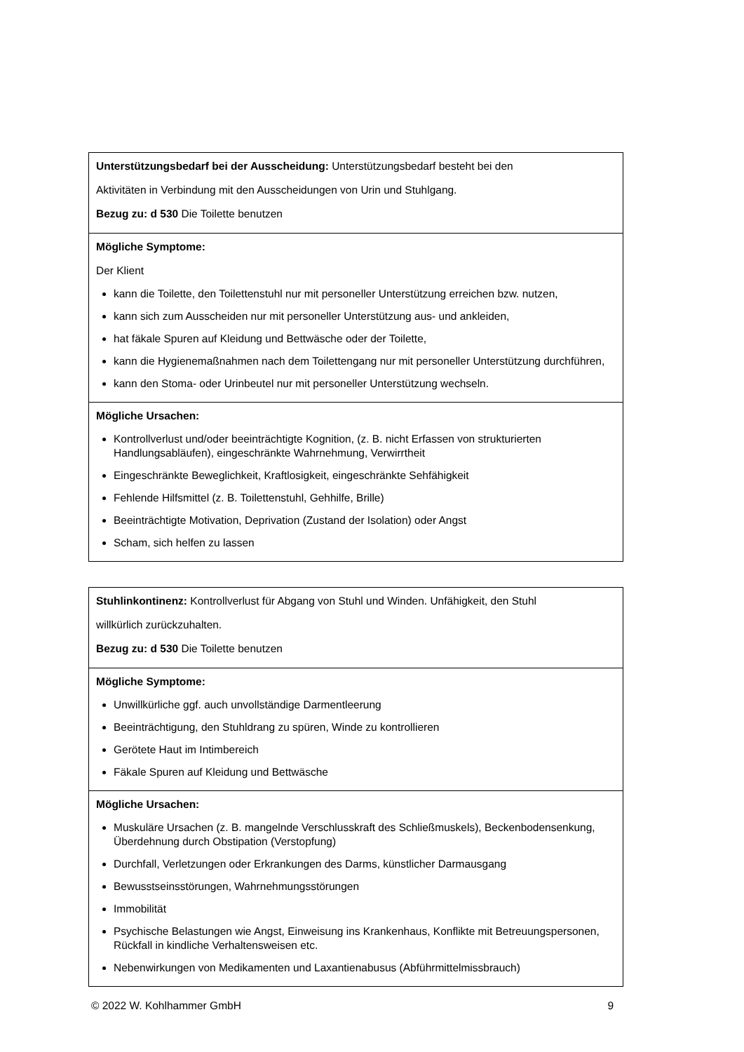| Unterstützungsbedarf bei der Ausscheidung: Unterstützungsbedarf besteht bei den Aktivitäten in Verbindung mit den Ausscheidungen von Urin und Stuhlgang. Bezug zu: d 530 Die Toilette benutzen |
| Mögliche Symptome: Der Klient kann die Toilette, den Toilettenstuhl nur mit personeller Unterstützung erreichen bzw. nutzen, kann sich zum Ausscheiden nur mit personeller Unterstützung aus- und ankleiden, hat fäkale Spuren auf Kleidung und Bettwäsche oder der Toilette, kann die Hygienemaßnahmen nach dem Toilettengang nur mit personeller Unterstützung durchführen, kann den Stoma- oder Urinbeutel nur mit personeller Unterstützung wechseln. |
| Mögliche Ursachen: Kontrollverlust und/oder beeinträchtigte Kognition, (z. B. nicht Erfassen von strukturierten Handlungsabläufen), eingeschränkte Wahrnehmung, Verwirrtheit Eingeschränkte Beweglichkeit, Kraftlosigkeit, eingeschränkte Sehfähigkeit Fehlende Hilfsmittel (z. B. Toilettenstuhl, Gehhilfe, Brille) Beeinträchtigte Motivation, Deprivation (Zustand der Isolation) oder Angst Scham, sich helfen zu lassen |
| Stuhlinkontinenz: Kontrollverlust für Abgang von Stuhl und Winden. Unfähigkeit, den Stuhl willkürlich zurückzuhalten. Bezug zu: d 530 Die Toilette benutzen |
| Mögliche Symptome: Unwillkürliche ggf. auch unvollständige Darmentleerung Beeinträchtigung, den Stuhldrang zu spüren, Winde zu kontrollieren Gerötete Haut im Intimbereich Fäkale Spuren auf Kleidung und Bettwäsche |
| Mögliche Ursachen: Muskuläre Ursachen (z. B. mangelnde Verschlusskraft des Schließmuskels), Beckenbodensenkung, Überdehnung durch Obstipation (Verstopfung) Durchfall, Verletzungen oder Erkrankungen des Darms, künstlicher Darmausgang Bewusstseinsstörungen, Wahrnehmungsstörungen Immobilität Psychische Belastungen wie Angst, Einweisung ins Krankenhaus, Konflikte mit Betreuungspersonen, Rückfall in kindliche Verhaltensweisen etc. Nebenwirkungen von Medikamenten und Laxantienabusus (Abführmittelmissbrauch) |
© 2022 W. Kohlhammer GmbH 9